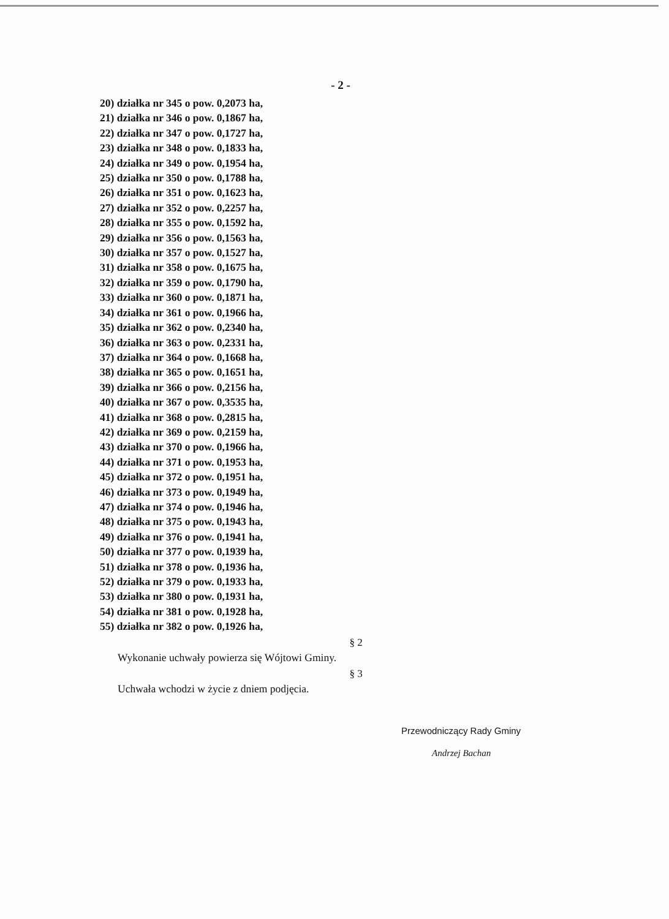- 2 -
20) działka nr 345 o pow. 0,2073 ha,
21) działka nr 346 o pow. 0,1867 ha,
22) działka nr 347 o pow. 0,1727 ha,
23) działka nr 348 o pow. 0,1833 ha,
24) działka nr 349 o pow. 0,1954 ha,
25) działka nr 350 o pow. 0,1788 ha,
26) działka nr 351 o pow. 0,1623 ha,
27) działka nr 352 o pow. 0,2257 ha,
28) działka nr 355 o pow. 0,1592 ha,
29) działka nr 356 o pow. 0,1563 ha,
30) działka nr 357 o pow. 0,1527 ha,
31) działka nr 358 o pow. 0,1675 ha,
32) działka nr 359 o pow. 0,1790 ha,
33) działka nr 360 o pow. 0,1871 ha,
34) działka nr 361 o pow. 0,1966 ha,
35) działka nr 362 o pow. 0,2340 ha,
36) działka nr 363 o pow. 0,2331 ha,
37) działka nr 364 o pow. 0,1668 ha,
38) działka nr 365 o pow. 0,1651 ha,
39) działka nr 366 o pow. 0,2156 ha,
40) działka nr 367 o pow. 0,3535 ha,
41) działka nr 368 o pow. 0,2815 ha,
42) działka nr 369 o pow. 0,2159 ha,
43) działka nr 370 o pow. 0,1966 ha,
44) działka nr 371 o pow. 0,1953 ha,
45) działka nr 372 o pow. 0,1951 ha,
46) działka nr 373 o pow. 0,1949 ha,
47) działka nr 374 o pow. 0,1946 ha,
48) działka nr 375 o pow. 0,1943 ha,
49) działka nr 376 o pow. 0,1941 ha,
50) działka nr 377 o pow. 0,1939 ha,
51) działka nr 378 o pow. 0,1936 ha,
52) działka nr 379 o pow. 0,1933 ha,
53) działka nr 380 o pow. 0,1931 ha,
54) działka nr 381 o pow. 0,1928 ha,
55) działka nr 382 o pow. 0,1926 ha,
§ 2
Wykonanie uchwały powierza się Wójtowi Gminy.
§ 3
Uchwała wchodzi w życie z dniem podjęcia.
Przewodniczący Rady Gminy
Andrzej Bachan